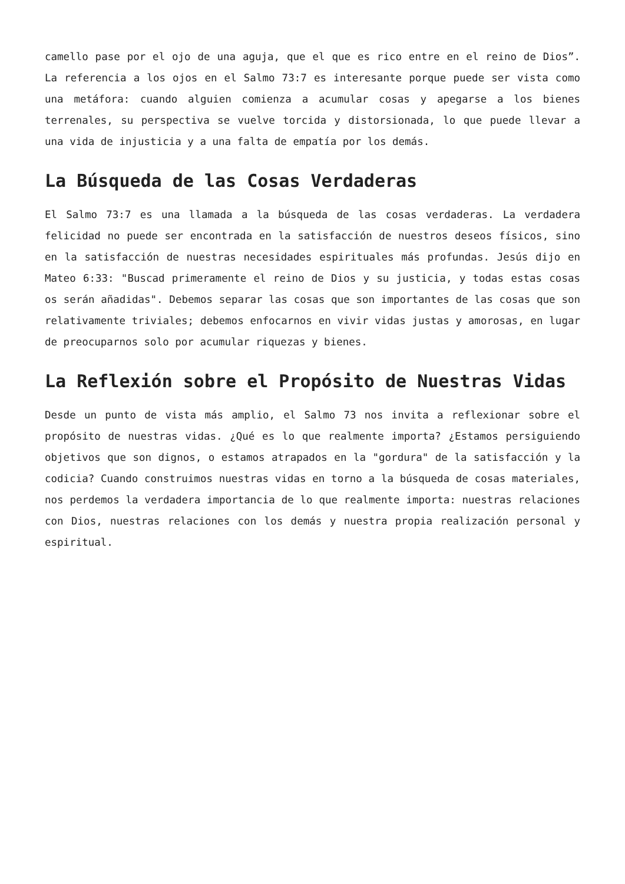camello pase por el ojo de una aguja, que el que es rico entre en el reino de Dios”. La referencia a los ojos en el Salmo 73:7 es interesante porque puede ser vista como una metáfora: cuando alguien comienza a acumular cosas y apegarse a los bienes terrenales, su perspectiva se vuelve torcida y distorsionada, lo que puede llevar a una vida de injusticia y a una falta de empatía por los demás.
La Búsqueda de las Cosas Verdaderas
El Salmo 73:7 es una llamada a la búsqueda de las cosas verdaderas. La verdadera felicidad no puede ser encontrada en la satisfacción de nuestros deseos físicos, sino en la satisfacción de nuestras necesidades espirituales más profundas. Jesús dijo en Mateo 6:33: "Buscad primeramente el reino de Dios y su justicia, y todas estas cosas os serán añadidas". Debemos separar las cosas que son importantes de las cosas que son relativamente triviales; debemos enfocarnos en vivir vidas justas y amorosas, en lugar de preocuparnos solo por acumular riquezas y bienes.
La Reflexión sobre el Propósito de Nuestras Vidas
Desde un punto de vista más amplio, el Salmo 73 nos invita a reflexionar sobre el propósito de nuestras vidas. ¿Qué es lo que realmente importa? ¿Estamos persiguiendo objetivos que son dignos, o estamos atrapados en la "gordura" de la satisfacción y la codicia? Cuando construimos nuestras vidas en torno a la búsqueda de cosas materiales, nos perdemos la verdadera importancia de lo que realmente importa: nuestras relaciones con Dios, nuestras relaciones con los demás y nuestra propia realización personal y espiritual.